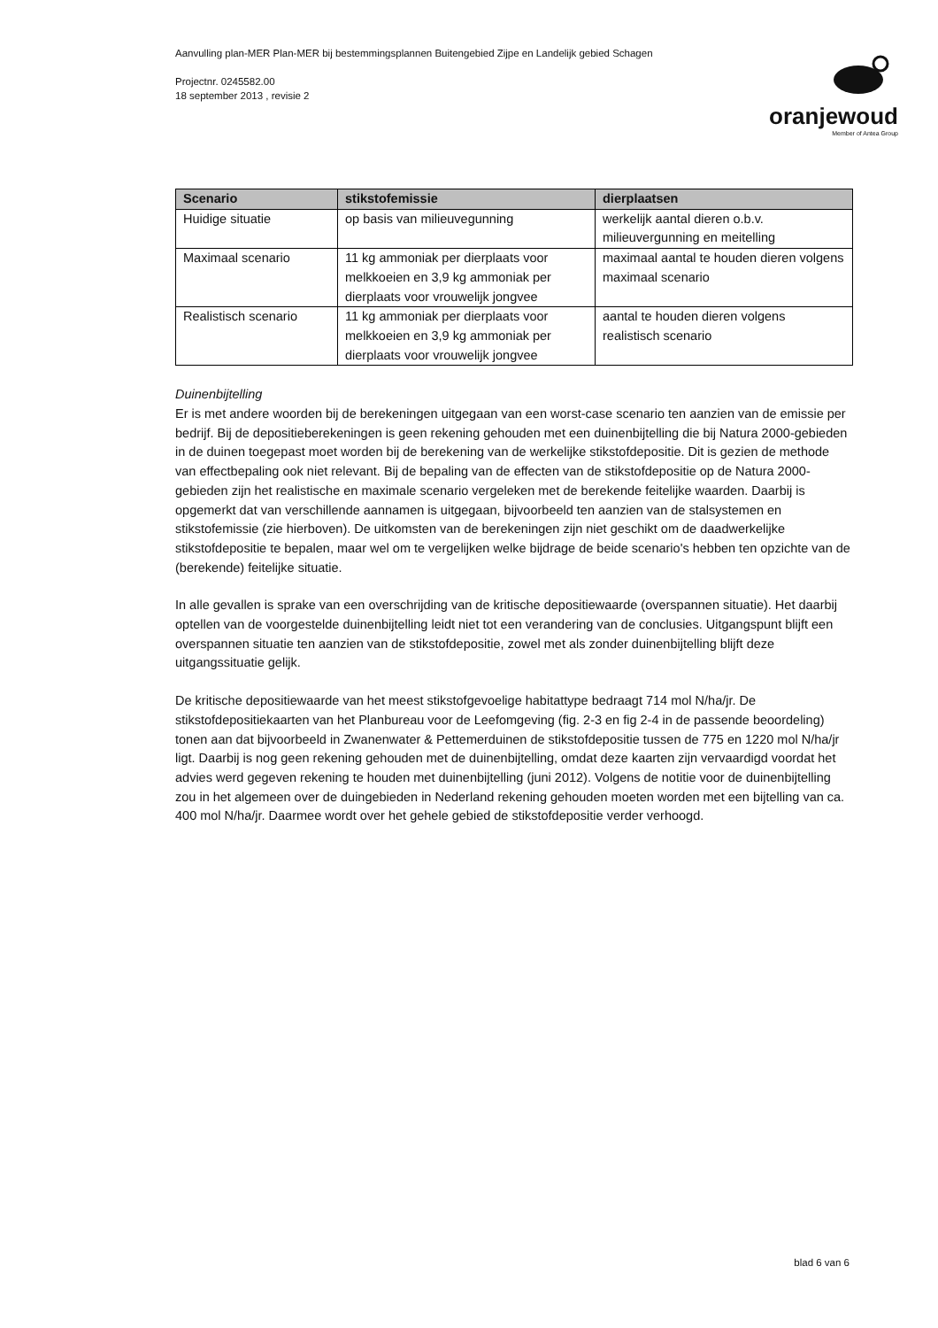Aanvulling plan-MER Plan-MER bij bestemmingsplannen Buitengebied Zijpe en Landelijk gebied Schagen
Projectnr. 0245582.00
18 september 2013 , revisie 2
oranjewoud
Member of Antea Group
| Scenario | stikstofemissie | dierplaatsen |
| --- | --- | --- |
| Huidige situatie | op basis van milieuvegunning | werkelijk aantal dieren o.b.v. milieuvergunning en meitelling |
| Maximaal scenario | 11 kg ammoniak per dierplaats voor melkkoeien en 3,9 kg ammoniak per dierplaats voor vrouwelijk jongvee | maximaal aantal te houden dieren volgens maximaal scenario |
| Realistisch scenario | 11 kg ammoniak per dierplaats voor melkkoeien en 3,9 kg ammoniak per dierplaats voor vrouwelijk jongvee | aantal te houden dieren volgens realistisch scenario |
Duinenbijtelling
Er is met andere woorden bij de berekeningen uitgegaan van een worst-case scenario ten aanzien van de emissie per bedrijf. Bij de depositieberekeningen is geen rekening gehouden met een duinenbijtelling die bij Natura 2000-gebieden in de duinen toegepast moet worden bij de berekening van de werkelijke stikstofdepositie. Dit is gezien de methode van effectbepaling ook niet relevant. Bij de bepaling van de effecten van de stikstofdepositie op de Natura 2000-gebieden zijn het realistische en maximale scenario vergeleken met de berekende feitelijke waarden. Daarbij is opgemerkt dat van verschillende aannamen is uitgegaan, bijvoorbeeld ten aanzien van de stalsystemen en stikstofemissie (zie hierboven). De uitkomsten van de berekeningen zijn niet geschikt om de daadwerkelijke stikstofdepositie te bepalen, maar wel om te vergelijken welke bijdrage de beide scenario's hebben ten opzichte van de (berekende) feitelijke situatie.
In alle gevallen is sprake van een overschrijding van de kritische depositiewaarde (overspannen situatie). Het daarbij optellen van de voorgestelde duinenbijtelling leidt niet tot een verandering van de conclusies. Uitgangspunt blijft een overspannen situatie ten aanzien van de stikstofdepositie, zowel met als zonder duinenbijtelling blijft deze uitgangssituatie gelijk.
De kritische depositiewaarde van het meest stikstofgevoelige habitattype bedraagt 714 mol N/ha/jr. De stikstofdepositiekaarten van het Planbureau voor de Leefomgeving (fig. 2-3 en fig 2-4 in de passende beoordeling) tonen aan dat bijvoorbeeld in Zwanenwater & Pettemerduinen de stikstofdepositie tussen de 775 en 1220 mol N/ha/jr ligt. Daarbij is nog geen rekening gehouden met de duinenbijtelling, omdat deze kaarten zijn vervaardigd voordat het advies werd gegeven rekening te houden met duinenbijtelling (juni 2012). Volgens de notitie voor de duinenbijtelling zou in het algemeen over de duingebieden in Nederland rekening gehouden moeten worden met een bijtelling van ca. 400 mol N/ha/jr. Daarmee wordt over het gehele gebied de stikstofdepositie verder verhoogd.
blad 6 van 6